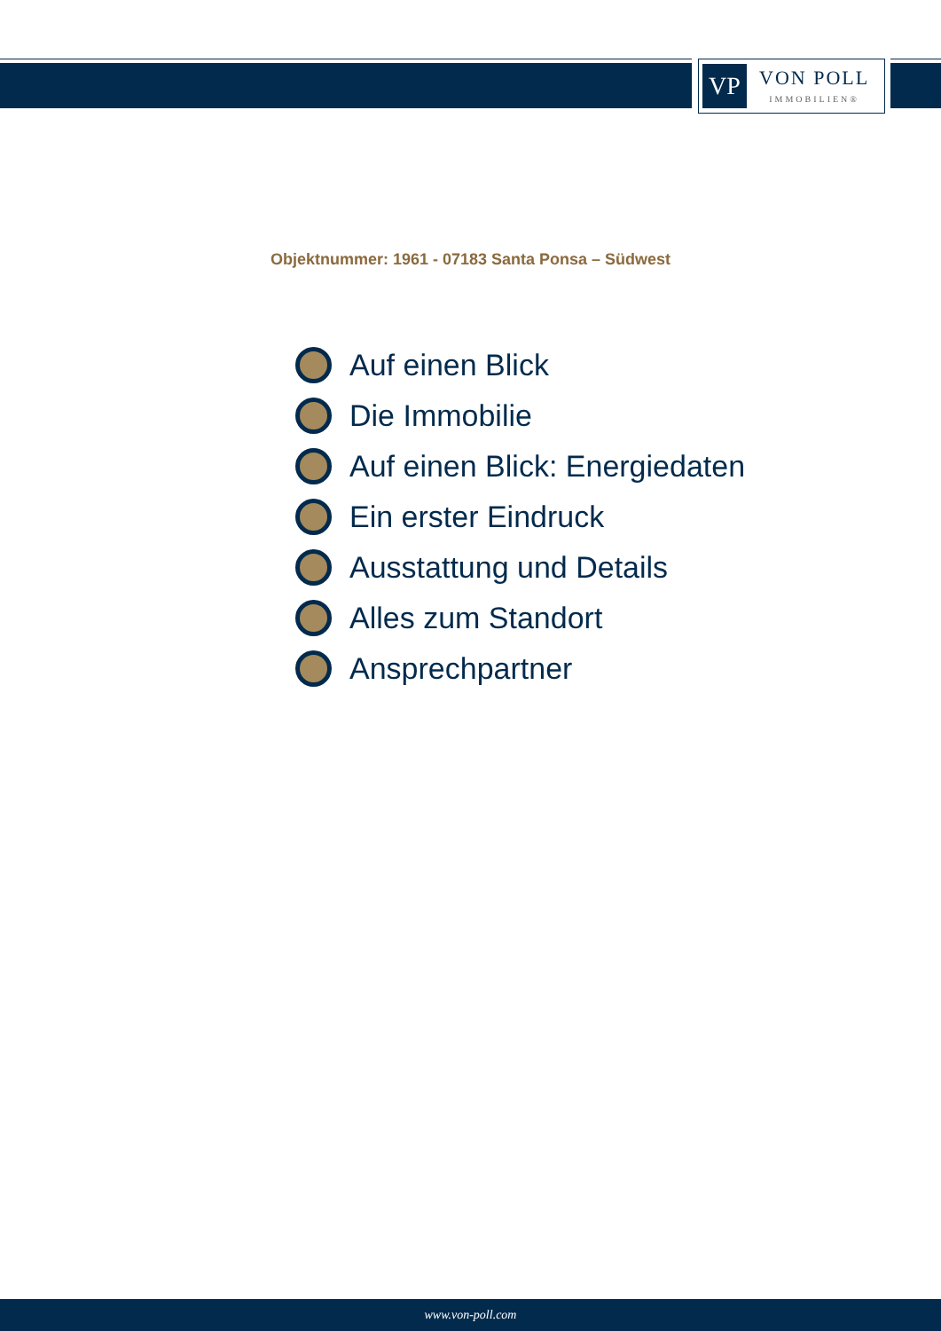VP
VON POLL
IMMOBILIEN®
Objektnummer: 1961 - 07183 Santa Ponsa – Südwest
Auf einen Blick
Die Immobilie
Auf einen Blick: Energiedaten
Ein erster Eindruck
Ausstattung und Details
Alles zum Standort
Ansprechpartner
www.von-poll.com